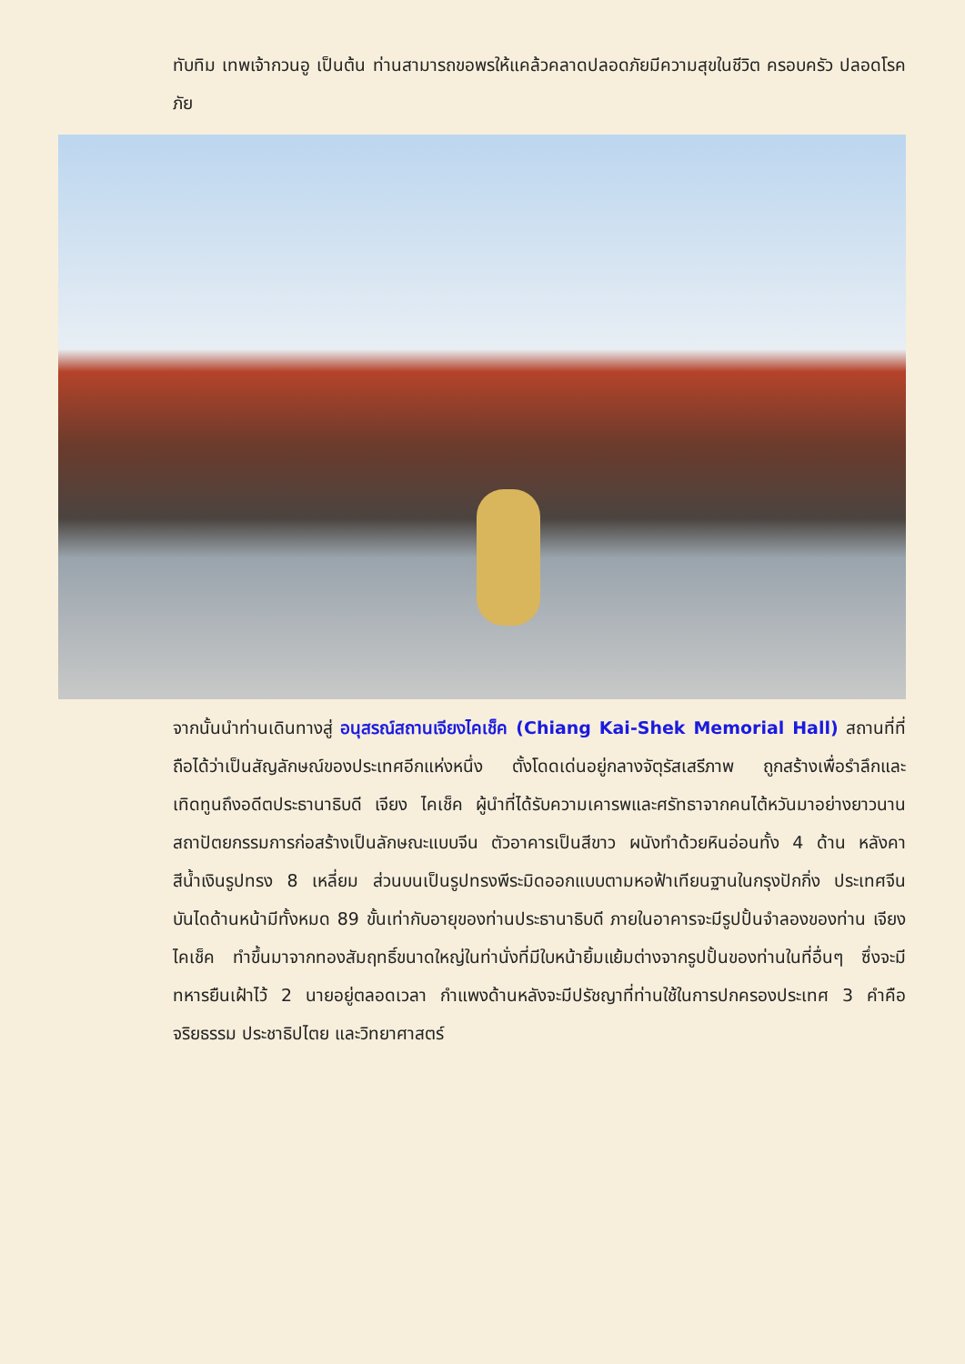ทับทิม เทพเจ้ากวนอู เป็นต้น ท่านสามารถขอพรให้แคล้วคลาดปลอดภัยมีความสุขในชีวิต ครอบครัว ปลอดโรคภัย
จากนั้นนำท่านเดินทางสู่ อนุสรณ์สถานเจียงไคเช็ค (Chiang Kai-Shek Memorial Hall) สถานที่ที่ถือได้ว่าเป็นสัญลักษณ์ของประเทศอีกแห่งหนึ่ง ตั้งโดดเด่นอยู่กลางจัตุรัสเสรีภาพ ถูกสร้างเพื่อรำลึกและเทิดทูนถึงอดีตประธานาธิบดี เจียง ไคเช็ค ผู้นำที่ได้รับความเคารพและศรัทธาจากคนไต้หวันมาอย่างยาวนาน สถาปัตยกรรมการก่อสร้างเป็นลักษณะแบบจีน ตัวอาคารเป็นสีขาว ผนังทำด้วยหินอ่อนทั้ง 4 ด้าน หลังคาสีน้ำเงินรูปทรง 8 เหลี่ยม ส่วนบนเป็นรูปทรงพีระมิดออกแบบตามหอฟ้าเทียนฐานในกรุงปักกิ่ง ประเทศจีน บันไดด้านหน้ามีทั้งหมด 89 ขั้นเท่ากับอายุของท่านประธานาธิบดี ภายในอาคารจะมีรูปปั้นจำลองของท่าน เจียง ไคเช็ค ทำขึ้นมาจากทองสัมฤทธิ์ขนาดใหญ่ในท่านั่งที่มีใบหน้ายิ้มแย้มต่างจากรูปปั้นของท่านในที่อื่นๆ ซึ่งจะมีทหารยืนเฝ้าไว้ 2 นายอยู่ตลอดเวลา กำแพงด้านหลังจะมีปรัชญาที่ท่านใช้ในการปกครองประเทศ 3 คำคือ จริยธรรม ประชาธิปไตย และวิทยาศาสตร์